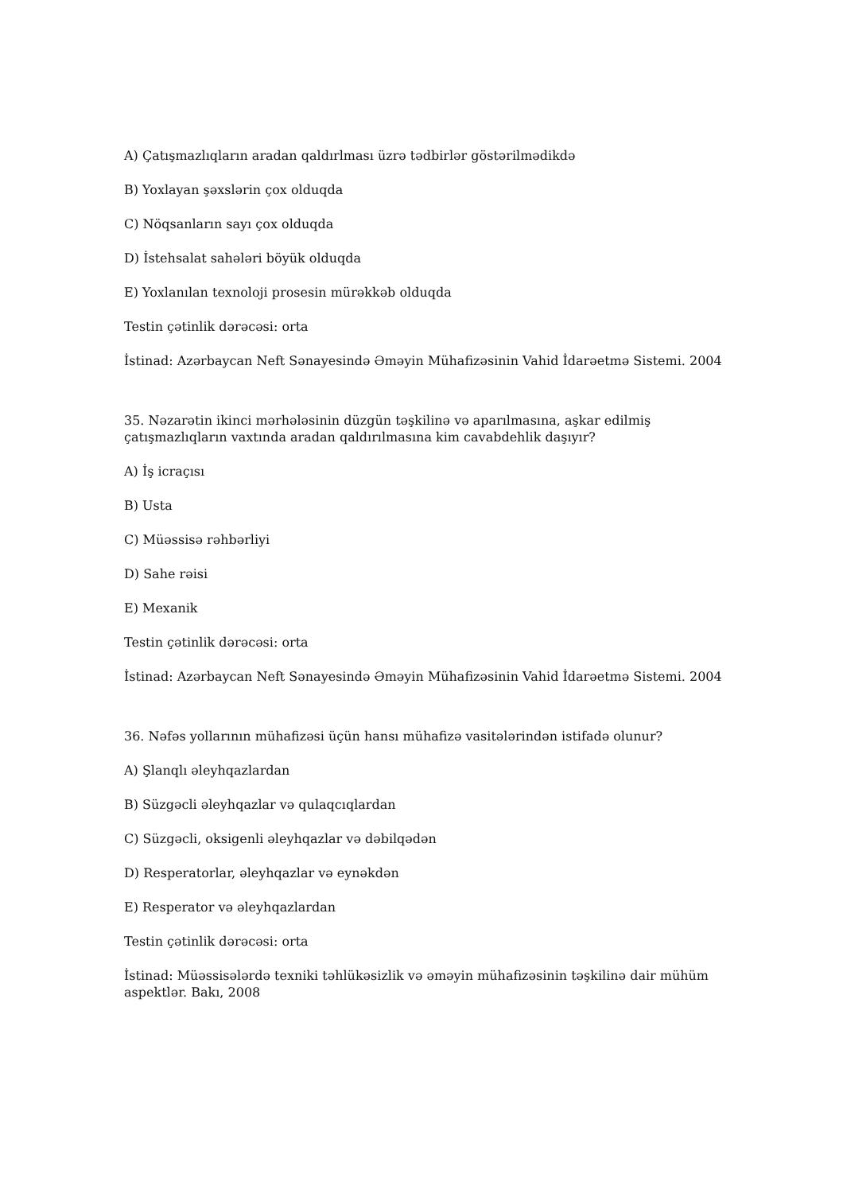A) Çatışmazlıqların aradan qaldırlması üzrə tədbirlər göstərilmədikdə
B) Yoxlayan şəxslərin çox olduqda
C) Nöqsanların sayı çox olduqda
D) İstehsalat sahələri böyük olduqda
E) Yoxlanılan texnoloji prosesin mürəkkəb olduqda
Testin çətinlik dərəcəsi: orta
İstinad: Azərbaycan Neft Sənayesində Əməyin Mühafizəsinin Vahid İdarəetmə Sistemi. 2004
35. Nəzarətin ikinci mərhələsinin düzgün təşkilinə və aparılmasına, aşkar edilmiş çatışmazlıqların vaxtında aradan qaldırılmasına kim cavabdehlik daşıyır?
A) İş icraçısı
B) Usta
C) Müəssisə rəhbərliyi
D) Sahe rəisi
E) Mexanik
Testin çətinlik dərəcəsi: orta
İstinad: Azərbaycan Neft Sənayesində Əməyin Mühafizəsinin Vahid İdarəetmə Sistemi. 2004
36. Nəfəs yollarının mühafizəsi üçün hansı mühafizə vasitələrindən istifadə olunur?
A) Şlanqlı əleyhqazlardan
B) Süzgəcli əleyhqazlar və qulaqcıqlardan
C) Süzgəcli, oksigenli əleyhqazlar və dəbilqədən
D) Resperatorlar, əleyhqazlar və eynəkdən
E) Resperator və əleyhqazlardan
Testin çətinlik dərəcəsi: orta
İstinad: Müəssisələrdə texniki təhlükəsizlik və əməyin mühafizəsinin təşkilinə dair mühüm aspektlər. Bakı, 2008